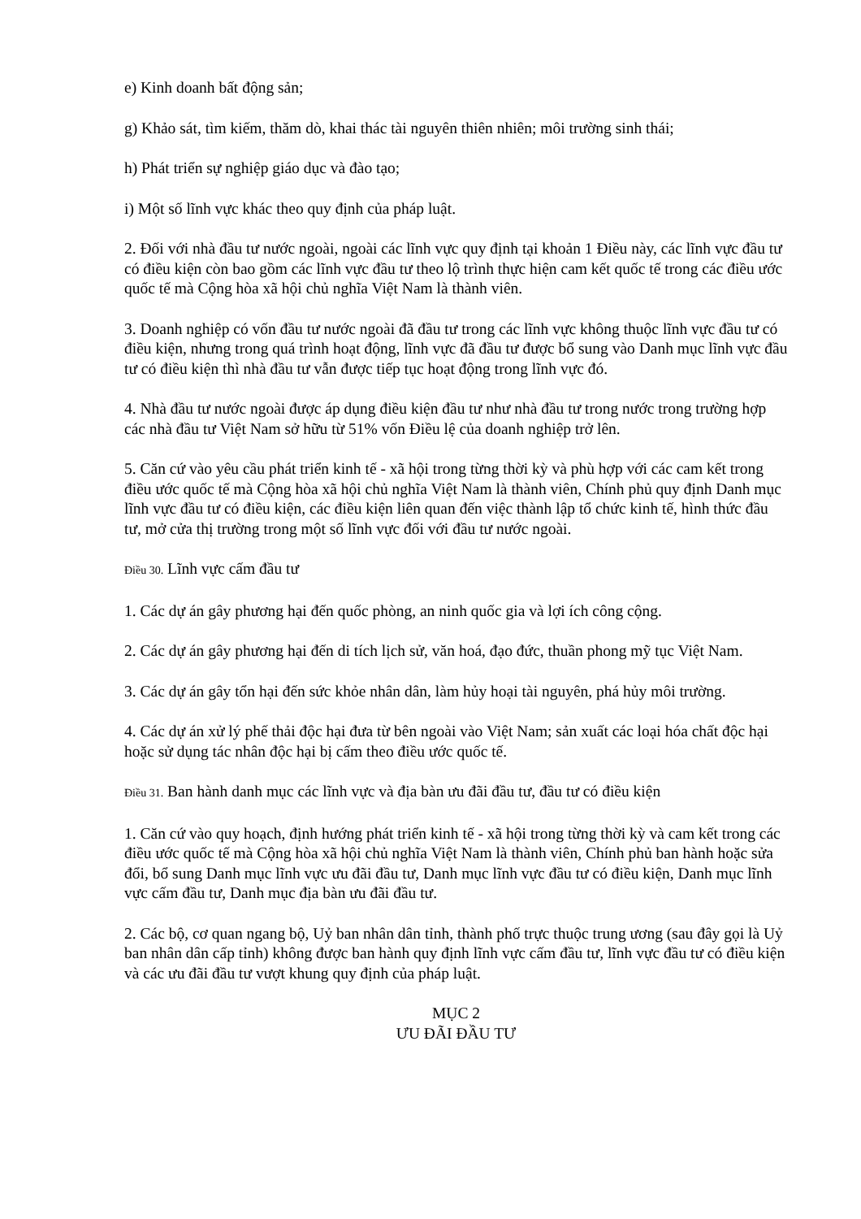e) Kinh doanh bất động sản;
g) Khảo sát, tìm kiếm, thăm dò, khai thác tài nguyên thiên nhiên; môi trường sinh thái;
h) Phát triển sự nghiệp giáo dục và đào tạo;
i) Một số lĩnh vực khác theo quy định của pháp luật.
2. Đối với nhà đầu tư nước ngoài, ngoài các lĩnh vực quy định tại khoản 1 Điều này, các lĩnh vực đầu tư có điều kiện còn bao gồm các lĩnh vực đầu tư theo lộ trình thực hiện cam kết quốc tế trong các điều ước quốc tế mà Cộng hòa xã hội chủ nghĩa Việt Nam là thành viên.
3. Doanh nghiệp có vốn đầu tư nước ngoài đã đầu tư trong các lĩnh vực không thuộc lĩnh vực đầu tư có điều kiện, nhưng trong quá trình hoạt động, lĩnh vực đã đầu tư được bổ sung vào Danh mục lĩnh vực đầu tư có điều kiện thì nhà đầu tư vẫn được tiếp tục hoạt động trong lĩnh vực đó.
4. Nhà đầu tư nước ngoài được áp dụng điều kiện đầu tư như nhà đầu tư trong nước trong trường hợp các nhà đầu tư Việt Nam sở hữu từ 51% vốn Điều lệ của doanh nghiệp trở lên.
5. Căn cứ vào yêu cầu phát triển kinh tế - xã hội trong từng thời kỳ và phù hợp với các cam kết trong điều ước quốc tế mà Cộng hòa xã hội chủ nghĩa Việt Nam là thành viên, Chính phủ quy định Danh mục lĩnh vực đầu tư có điều kiện, các điều kiện liên quan đến việc thành lập tổ chức kinh tế, hình thức đầu tư, mở cửa thị trường trong một số lĩnh vực đối với đầu tư nước ngoài.
Điều 30. Lĩnh vực cấm đầu tư
1. Các dự án gây phương hại đến quốc phòng, an ninh quốc gia và lợi ích công cộng.
2. Các dự án gây phương hại đến di tích lịch sử, văn hoá, đạo đức, thuần phong mỹ tục Việt Nam.
3. Các dự án gây tổn hại đến sức khỏe nhân dân, làm hủy hoại tài nguyên, phá hủy môi trường.
4. Các dự án xử lý phế thải độc hại đưa từ bên ngoài vào Việt Nam; sản xuất các loại hóa chất độc hại hoặc sử dụng tác nhân độc hại bị cấm theo điều ước quốc tế.
Điều 31. Ban hành danh mục các lĩnh vực và địa bàn ưu đãi đầu tư, đầu tư có điều kiện
1. Căn cứ vào quy hoạch, định hướng phát triển kinh tế - xã hội trong từng thời kỳ và cam kết trong các điều ước quốc tế mà Cộng hòa xã hội chủ nghĩa Việt Nam là thành viên, Chính phủ ban hành hoặc sửa đổi, bổ sung Danh mục lĩnh vực ưu đãi đầu tư, Danh mục lĩnh vực đầu tư có điều kiện, Danh mục lĩnh vực cấm đầu tư, Danh mục địa bàn ưu đãi đầu tư.
2. Các bộ, cơ quan ngang bộ, Uỷ ban nhân dân tỉnh, thành phố trực thuộc trung ương (sau đây gọi là Uỷ ban nhân dân cấp tỉnh) không được ban hành quy định lĩnh vực cấm đầu tư, lĩnh vực đầu tư có điều kiện và các ưu đãi đầu tư vượt khung quy định của pháp luật.
MỤC 2
ƯU ĐÃI ĐẦU TƯ